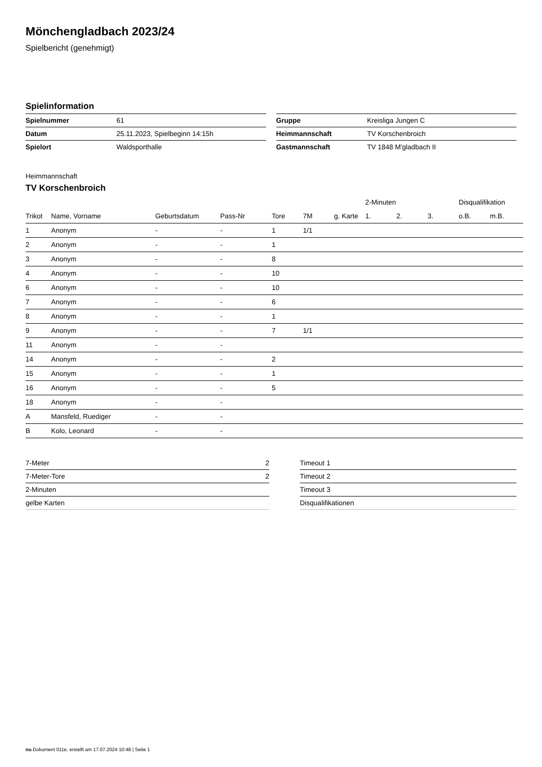Mönchengladbach 2023/24
Spielbericht (genehmigt)
Spielinformation
| Spielnummer | 61 |
| Datum | 25.11.2023, Spielbeginn 14:15h |
| Spielort | Waldsporthalle |
| Gruppe | Kreisliga Jungen C |
| Heimmannschaft | TV Korschenbroich |
| Gastmannschaft | TV 1848 M'gladbach II |
Heimmannschaft
TV Korschenbroich
| | | | | | | | 2-Minuten | | | Disqualifikation | |
| --- | --- | --- | --- | --- | --- | --- | --- | --- | --- | --- | --- |
| Trikot | Name, Vorname | Geburtsdatum | Pass-Nr | Tore | 7M | g. Karte | 1. | 2. | 3. | o.B. | m.B. |
| 1 | Anonym | - | - | 1 | 1/1 | | | | | | |
| 2 | Anonym | - | - | 1 | | | | | | | |
| 3 | Anonym | - | - | 8 | | | | | | | |
| 4 | Anonym | - | - | 10 | | | | | | | |
| 6 | Anonym | - | - | 10 | | | | | | | |
| 7 | Anonym | - | - | 6 | | | | | | | |
| 8 | Anonym | - | - | 1 | | | | | | | |
| 9 | Anonym | - | - | 7 | 1/1 | | | | | | |
| 11 | Anonym | - | - | | | | | | | | |
| 14 | Anonym | - | - | 2 | | | | | | | |
| 15 | Anonym | - | - | 1 | | | | | | | |
| 16 | Anonym | - | - | 5 | | | | | | | |
| 18 | Anonym | - | - | | | | | | | | |
| A | Mansfeld, Ruediger | - | - | | | | | | | | |
| B | Kolo, Leonard | - | - | | | | | | | | |
| 7-Meter | 2 |
| 7-Meter-Tore | 2 |
| 2-Minuten | |
| gelbe Karten | |
| Timeout 1 |
| Timeout 2 |
| Timeout 3 |
| Disqualifikationen |
nu.Dokument 011e, erstellt am 17.07.2024 10:48 | Seite 1